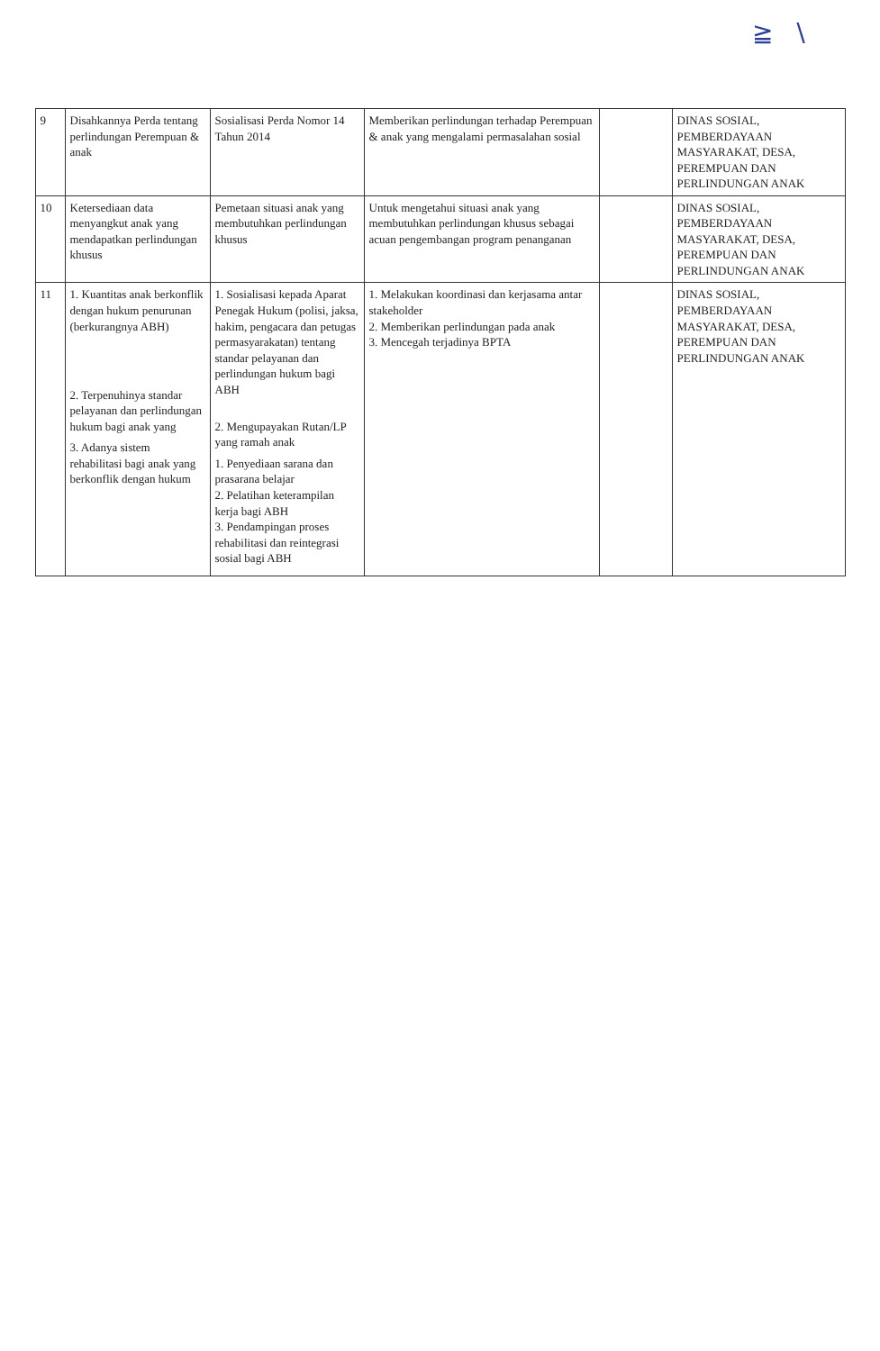≧ ∖
| 9 | Disahkannya Perda tentang perlindungan Perempuan & anak | Sosialisasi Perda Nomor 14 Tahun 2014 | Memberikan perlindungan terhadap Perempuan & anak yang mengalami permasalahan sosial | | DINAS SOSIAL, PEMBERDAYAAN MASYARAKAT, DESA, PEREMPUAN DAN PERLINDUNGAN ANAK |
| 10 | Ketersediaan data menyangkut anak yang mendapatkan perlindungan khusus | Pemetaan situasi anak yang membutuhkan perlindungan khusus | Untuk mengetahui situasi anak yang membutuhkan perlindungan khusus sebagai acuan pengembangan program penanganan | | DINAS SOSIAL, PEMBERDAYAAN MASYARAKAT, DESA, PEREMPUAN DAN PERLINDUNGAN ANAK |
| 11 | 1. Kuantitas anak berkonflik dengan hukum penurunan (berkurangnya ABH) 2. Terpenuhinya standar pelayanan dan perlindungan hukum bagi anak yang 3. Adanya sistem rehabilitasi bagi anak yang berkonflik dengan hukum | 1. Sosialisasi kepada Aparat Penegak Hukum (polisi, jaksa, hakim, pengacara dan petugas permasyarakatan) tentang standar pelayanan dan perlindungan hukum bagi ABH 2. Mengupayakan Rutan/LP yang ramah anak 1. Penyediaan sarana dan prasarana belajar 2. Pelatihan keterampilan kerja bagi ABH 3. Pendampingan proses rehabilitasi dan reintegrasi sosial bagi ABH | 1. Melakukan koordinasi dan kerjasama antar stakeholder 2. Memberikan perlindungan pada anak 3. Mencegah terjadinya BPTA | | DINAS SOSIAL, PEMBERDAYAAN MASYARAKAT, DESA, PEREMPUAN DAN PERLINDUNGAN ANAK |